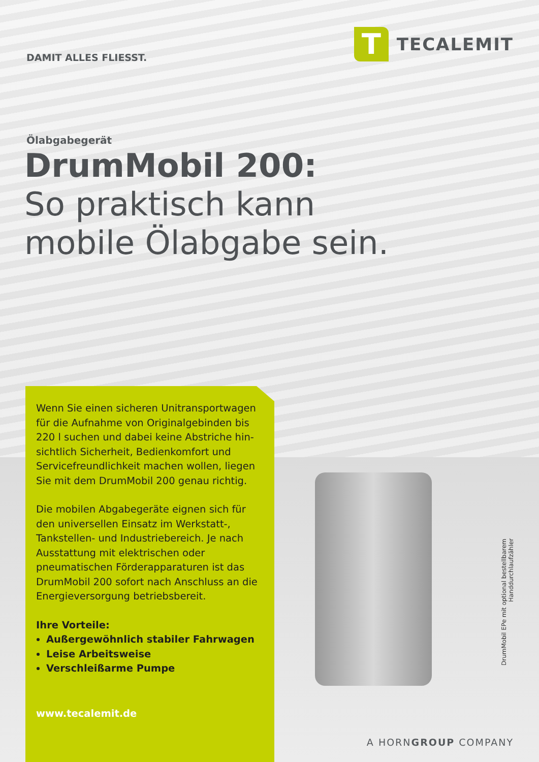DAMIT ALLES FLIESST.
T
TECALEMIT
Ölabgabegerät
DrumMobil 200:
So praktisch kann
mobile Ölabgabe sein.
Wenn Sie einen sicheren Unitransportwagen für die Aufnahme von Originalgebinden bis 220 l suchen und dabei keine Abstriche hin­sichtlich Sicherheit, Bedienkomfort und Servicefreundlichkeit machen wollen, liegen Sie mit dem DrumMobil 200 genau richtig.
Die mobilen Abgabegeräte eignen sich für den universellen Einsatz im Werkstatt-, Tankstellen- und Industriebereich. Je nach Ausstattung mit elektrischen oder pneumatischen Förderappa­raturen ist das DrumMobil 200 sofort nach Anschluss an die Energieversorgung betriebs­bereit.
Ihre Vorteile:
Außergewöhnlich stabiler Fahrwagen
Leise Arbeitsweise
Verschleißarme Pumpe
www.tecalemit.de
DrumMobil EPe mit optional bestellbarem Handdurchlaufzähler
A HORNGROUP COMPANY